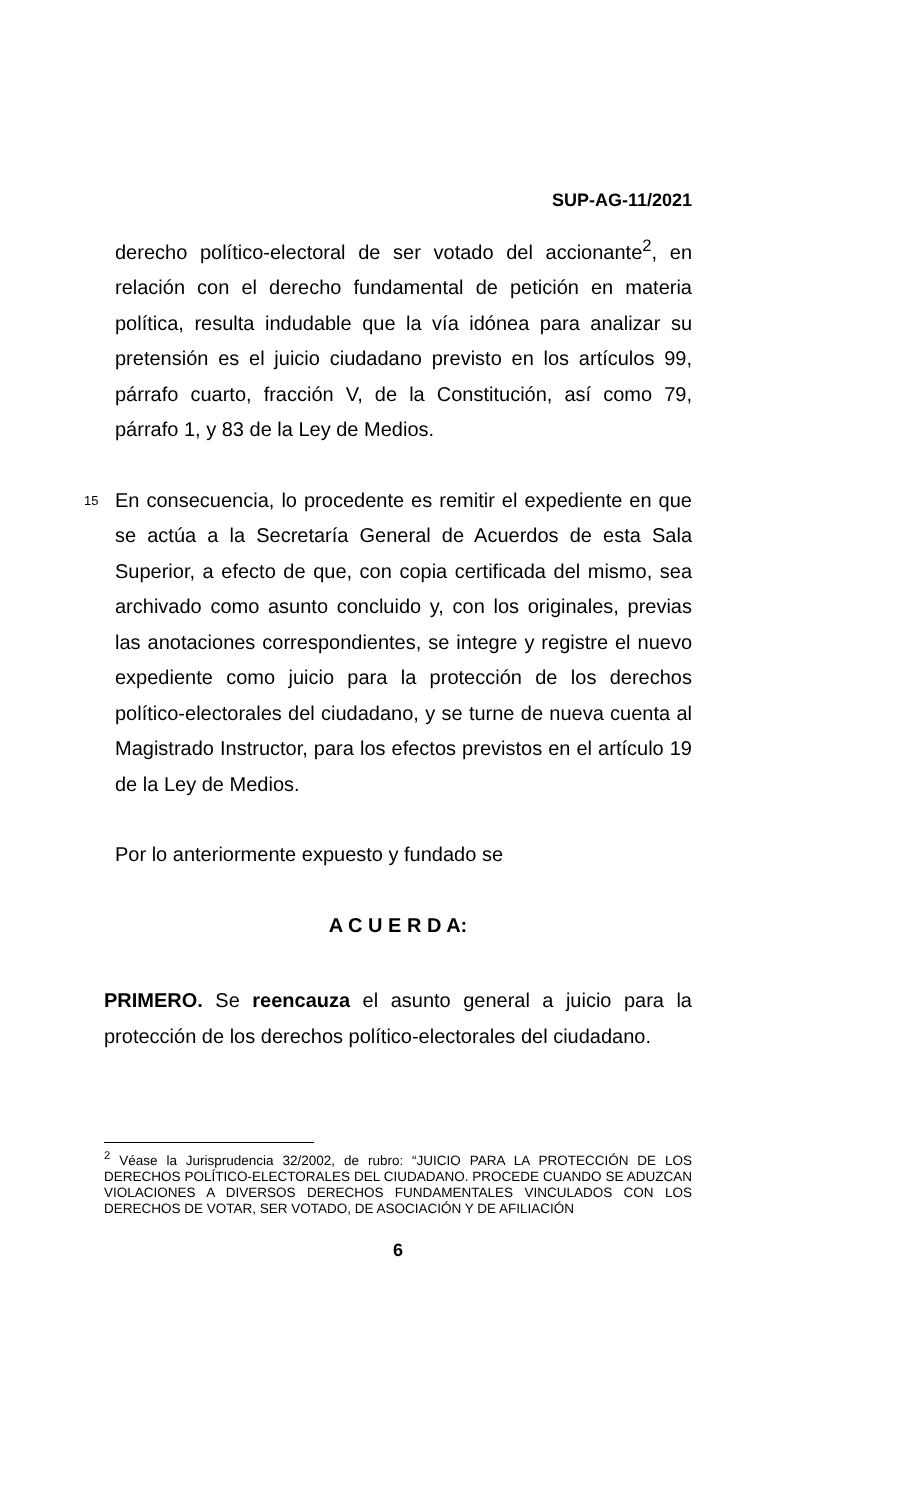SUP-AG-11/2021
derecho político-electoral de ser votado del accionante<sup>2</sup>, en relación con el derecho fundamental de petición en materia política, resulta indudable que la vía idónea para analizar su pretensión es el juicio ciudadano previsto en los artículos 99, párrafo cuarto, fracción V, de la Constitución, así como 79, párrafo 1, y 83 de la Ley de Medios.
15 En consecuencia, lo procedente es remitir el expediente en que se actúa a la Secretaría General de Acuerdos de esta Sala Superior, a efecto de que, con copia certificada del mismo, sea archivado como asunto concluido y, con los originales, previas las anotaciones correspondientes, se integre y registre el nuevo expediente como juicio para la protección de los derechos político-electorales del ciudadano, y se turne de nueva cuenta al Magistrado Instructor, para los efectos previstos en el artículo 19 de la Ley de Medios.
Por lo anteriormente expuesto y fundado se
A C U E R D A:
PRIMERO. Se reencauza el asunto general a juicio para la protección de los derechos político-electorales del ciudadano.
<sup>2</sup> Véase la Jurisprudencia 32/2002, de rubro: “JUICIO PARA LA PROTECCIÓN DE LOS DERECHOS POLÍTICO-ELECTORALES DEL CIUDADANO. PROCEDE CUANDO SE ADUZCAN VIOLACIONES A DIVERSOS DERECHOS FUNDAMENTALES VINCULADOS CON LOS DERECHOS DE VOTAR, SER VOTADO, DE ASOCIACIÓN Y DE AFILIACIÓN
6